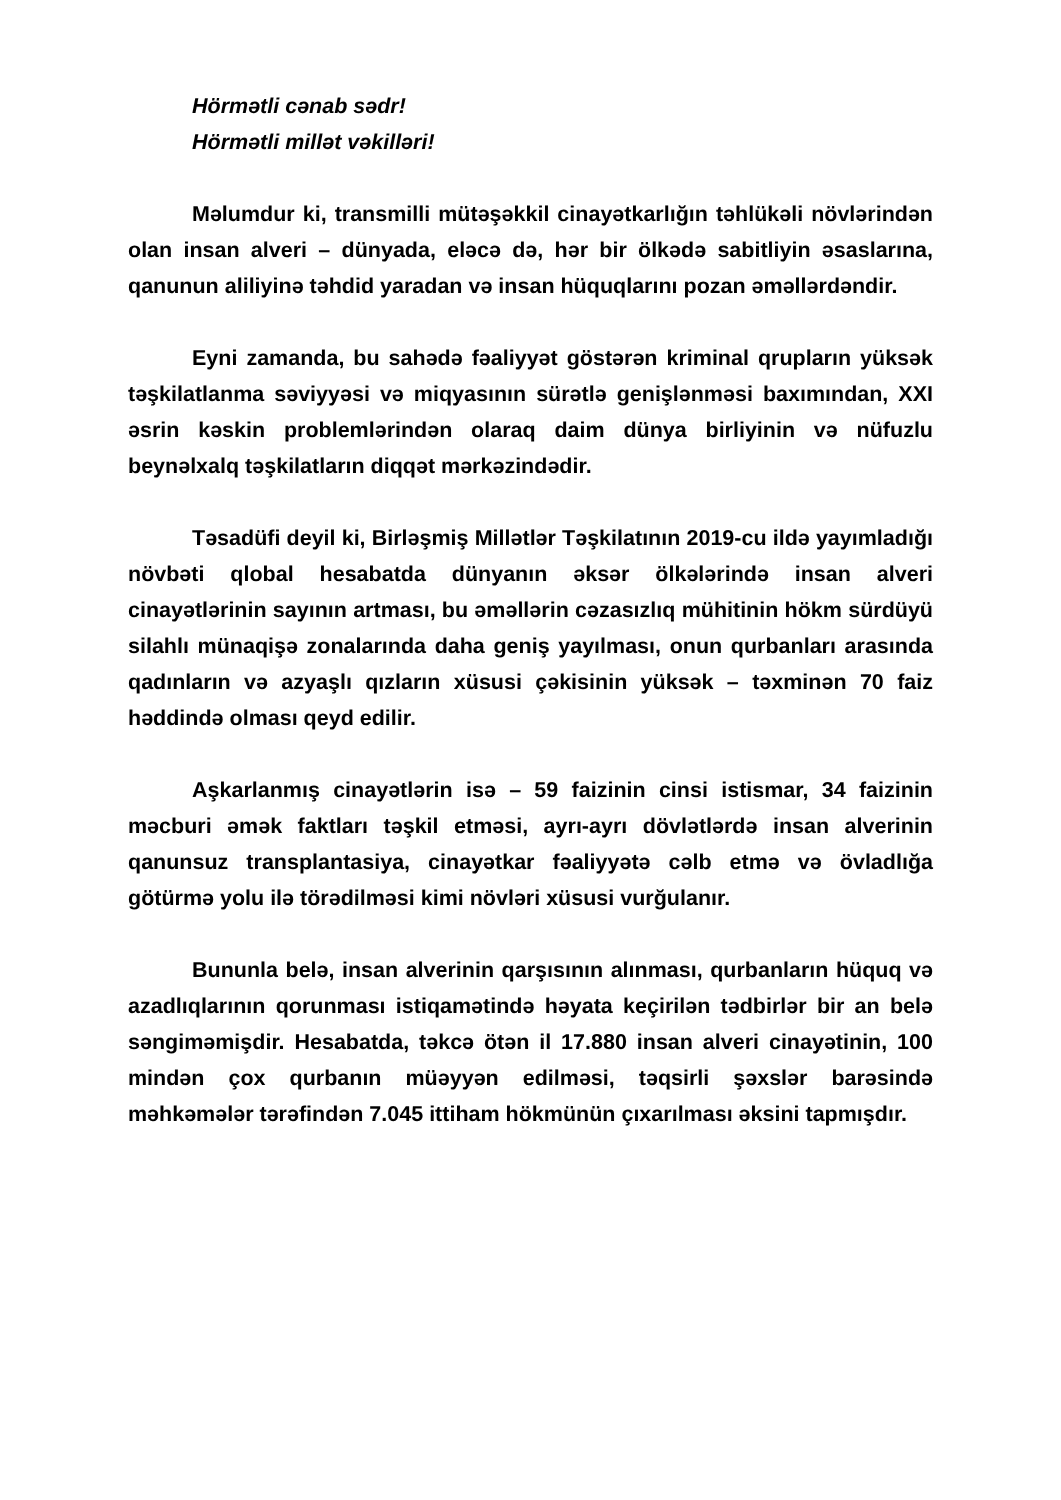Hörmətli cənab sədr!
Hörmətli millət vəkilləri!
Məlumdur ki, transmilli mütəşəkkil cinayətkarlığın təhlükəli növlərindən olan insan alveri – dünyada, eləcə də, hər bir ölkədə sabitliyin əsaslarına, qanunun aliliyinə təhdid yaradan və insan hüquqlarını pozan əməllərdəndir.
Eyni zamanda, bu sahədə fəaliyyət göstərən kriminal qrupların yüksək təşkilatlanma səviyyəsi və miqyasının sürətlə genişlənməsi baxımından, XXI əsrin kəskin problemlərindən olaraq daim dünya birliyinin və nüfuzlu beynəlxalq təşkilatların diqqət mərkəzindədir.
Təsadüfi deyil ki, Birləşmiş Millətlər Təşkilatının 2019-cu ildə yayımladığı növbəti qlobal hesabatda dünyanın əksər ölkələrində insan alveri cinayətlərinin sayının artması, bu əməllərin cəzasızlıq mühitinin hökm sürdüyü silahlı münaqişə zonalarında daha geniş yayılması, onun qurbanları arasında qadınların və azyaşlı qızların xüsusi çəkisinin yüksək – təxminən 70 faiz həddində olması qeyd edilir.
Aşkarlanmış cinayətlərin isə – 59 faizinin cinsi istismar, 34 faizinin məcburi əmək faktları təşkil etməsi, ayrı-ayrı dövlətlərdə insan alverinin qanunsuz transplantasiya, cinayətkar fəaliyyətə cəlb etmə və övladlığa götürmə yolu ilə törədilməsi kimi növləri xüsusi vurğulanır.
Bununla belə, insan alverinin qarşısının alınması, qurbanların hüquq və azadlıqlarının qorunması istiqamətində həyata keçirilən tədbirlər bir an belə səngiməmişdir. Hesabatda, təkcə ötən il 17.880 insan alveri cinayətinin, 100 mindən çox qurbanın müəyyən edilməsi, təqsirli şəxslər barəsində məhkəmələr tərəfindən 7.045 ittiham hökmünün çıxarılması əksini tapmışdır.